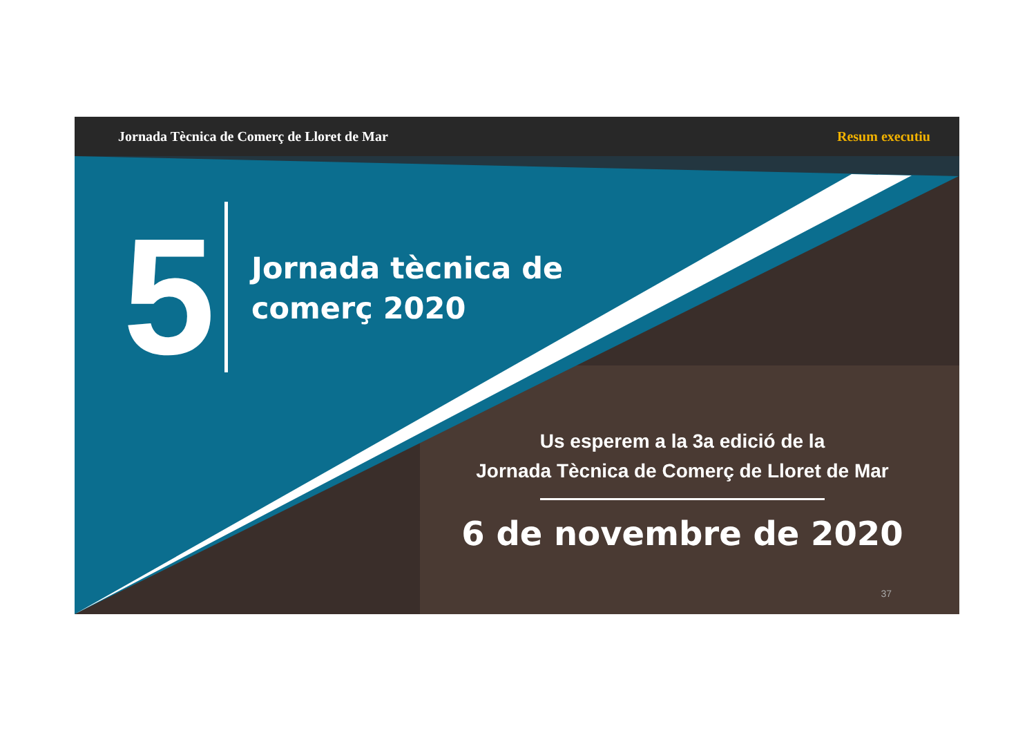Jornada Tècnica de Comerç de Lloret de Mar Resum executiu
5
Jornada tècnica de
comerç 2020
Us esperem a la 3a edició de la
Jornada Tècnica de Comerç de Lloret de Mar
6 de novembre de 2020
37